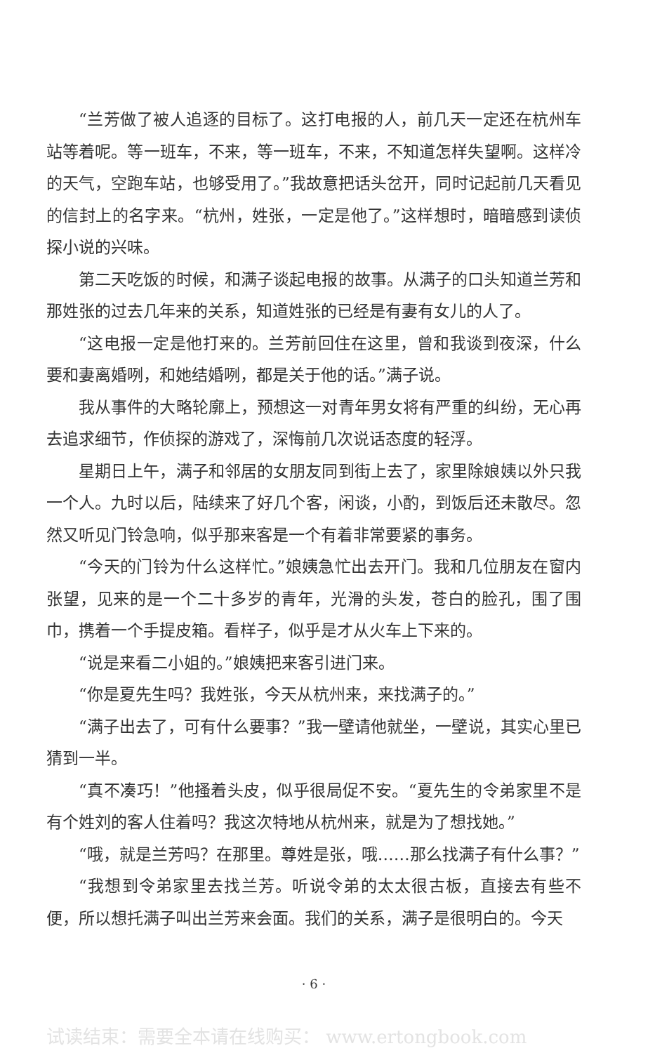“兰芳做了被人追逐的目标了。这打电报的人，前几天一定还在杭州车站等着呢。等一班车，不来，等一班车，不来，不知道怎样失望啊。这样冷的天气，空跑车站，也够受用了。”我故意把话头岔开，同时记起前几天看见的信封上的名字来。“杭州，姓张，一定是他了。”这样想时，暗暗感到读侦探小说的兴味。
第二天吃饭的时候，和满子谈起电报的故事。从满子的口头知道兰芳和那姓张的过去几年来的关系，知道姓张的已经是有妻有女儿的人了。
“这电报一定是他打来的。兰芳前回住在这里，曾和我谈到夜深，什么要和妻离婚咧，和她结婚咧，都是关于他的话。”满子说。
我从事件的大略轮廓上，预想这一对青年男女将有严重的纠纷，无心再去追求细节，作侦探的游戏了，深悔前几次说话态度的轻浮。
星期日上午，满子和邻居的女朋友同到街上去了，家里除娘姨以外只我一个人。九时以后，陆续来了好几个客，闲谈，小酌，到饭后还未散尽。忽然又听见门铃急响，似乎那来客是一个有着非常要紧的事务。
“今天的门铃为什么这样忙。”娘姨急忙出去开门。我和几位朋友在窗内张望，见来的是一个二十多岁的青年，光滑的头发，苍白的脸孔，围了围巾，携着一个手提皮箱。看样子，似乎是才从火车上下来的。
“说是来看二小姐的。”娘姨把来客引进门来。
“你是夏先生吗？我姓张，今天从杭州来，来找满子的。”
“满子出去了，可有什么要事？”我一壁请他就坐，一壁说，其实心里已猜到一半。
“真不凑巧！”他搔着头皮，似乎很局促不安。“夏先生的令弟家里不是有个姓刘的客人住着吗？我这次特地从杭州来，就是为了想找她。”
“哦，就是兰芳吗？在那里。尊姓是张，哦……那么找满子有什么事？”
“我想到令弟家里去找兰芳。听说令弟的太太很古板，直接去有些不便，所以想托满子叫出兰芳来会面。我们的关系，满子是很明白的。今天
· 6 ·
试读结束：需要全本请在线购买： www.ertongbook.com